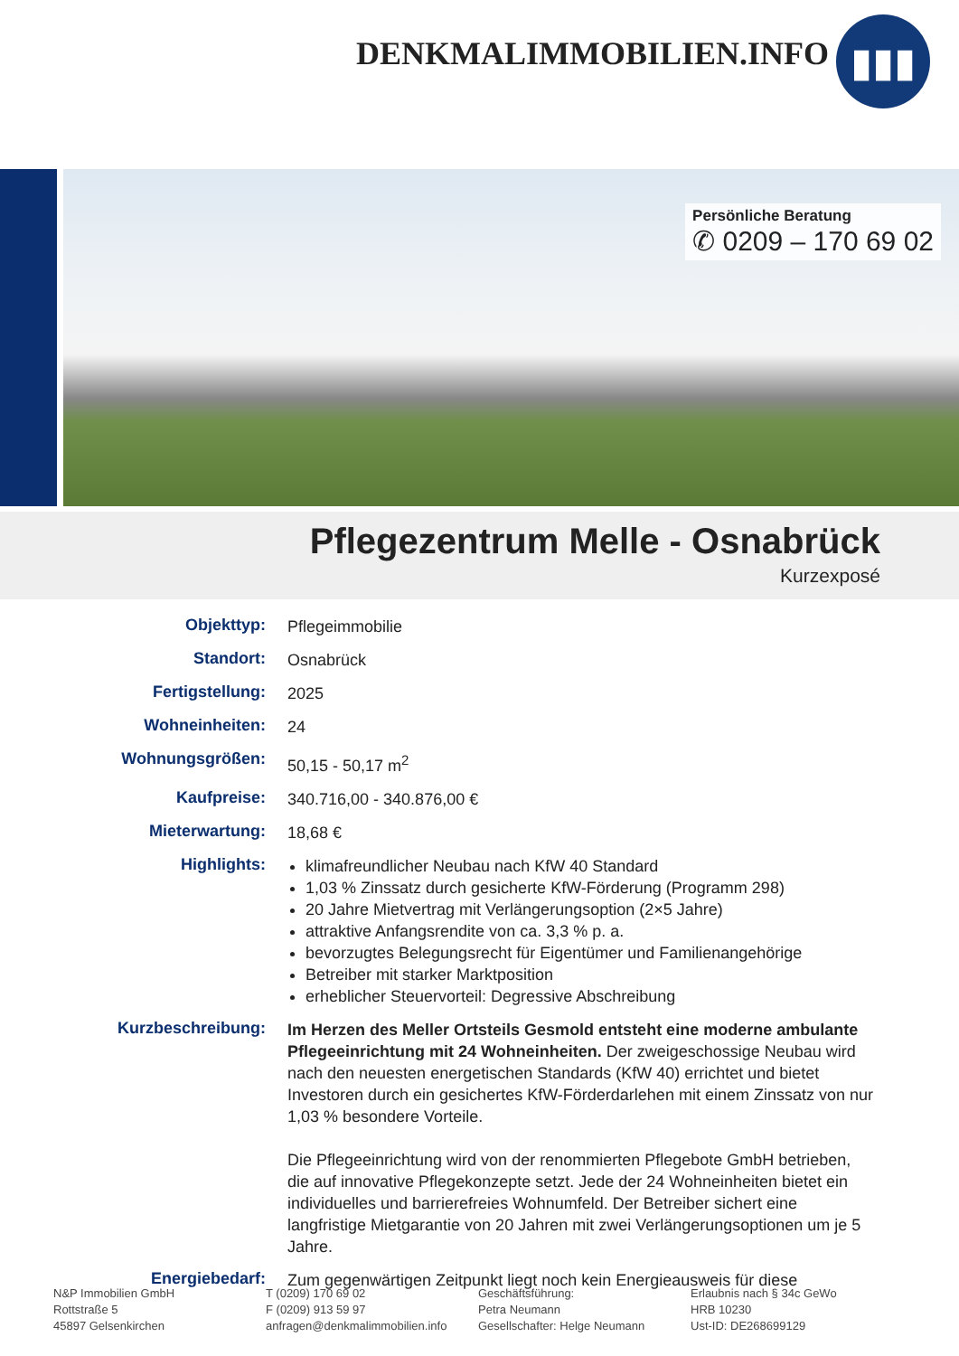DENKMALIMMOBILIEN.INFO
▮▮▮
Persönliche Beratung
✆ 0209 – 170 69 02
Pflegezentrum Melle - Osnabrück
Kurzexposé
| Objekttyp: | Pflegeimmobilie |
| Standort: | Osnabrück |
| Fertigstellung: | 2025 |
| Wohneinheiten: | 24 |
| Wohnungsgrößen: | 50,15 - 50,17 m<sup>2</sup> |
| Kaufpreise: | 340.716,00 - 340.876,00 € |
| Mieterwartung: | 18,68 € |
| Highlights: | klimafreundlicher Neubau nach KfW 40 Standard 1,03 % Zinssatz durch gesicherte KfW-Förderung (Programm 298) 20 Jahre Mietvertrag mit Verlängerungsoption (2×5 Jahre) attraktive Anfangsrendite von ca. 3,3 % p. a. bevorzugtes Belegungsrecht für Eigentümer und Familienangehörige Betreiber mit starker Marktposition erheblicher Steuervorteil: Degressive Abschreibung |
| Kurzbeschreibung: | Im Herzen des Meller Ortsteils Gesmold entsteht eine moderne ambulante Pflegeeinrichtung mit 24 Wohneinheiten. Der zweigeschossige Neubau wird nach den neuesten energetischen Standards (KfW 40) errichtet und bietet Investoren durch ein gesichertes KfW-Förderdarlehen mit einem Zinssatz von nur 1,03 % besondere Vorteile. Die Pflegeeinrichtung wird von der renommierten Pflegebote GmbH betrieben, die auf innovative Pflegekonzepte setzt. Jede der 24 Wohneinheiten bietet ein individuelles und barrierefreies Wohnumfeld. Der Betreiber sichert eine langfristige Mietgarantie von 20 Jahren mit zwei Verlängerungsoptionen um je 5 Jahre. |
| Energiebedarf: | Zum gegenwärtigen Zeitpunkt liegt noch kein Energieausweis für diese |
N&P Immobilien GmbH
Rottstraße 5
45897 Gelsenkirchen
T (0209) 170 69 02
F (0209) 913 59 97
anfragen@denkmalimmobilien.info
Geschäftsführung:
Petra Neumann
Gesellschafter: Helge Neumann
Erlaubnis nach § 34c GeWo
HRB 10230
Ust-ID: DE268699129